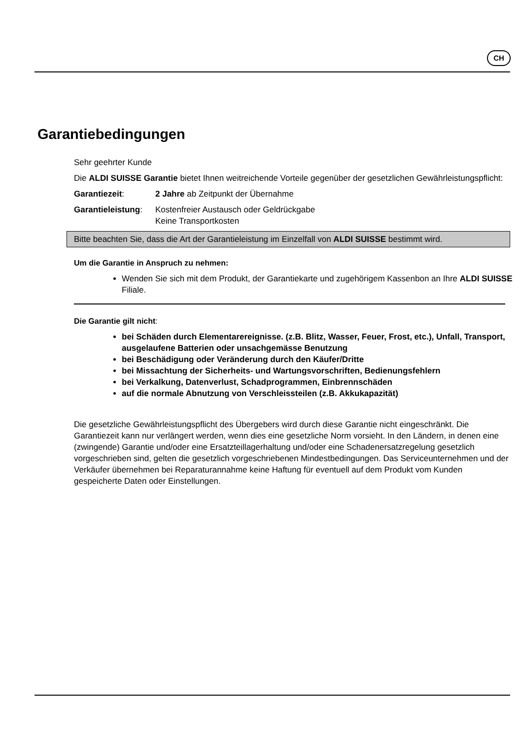CH
Garantiebedingungen
Sehr geehrter Kunde
Die ALDI SUISSE Garantie bietet Ihnen weitreichende Vorteile gegenüber der gesetzlichen Gewährleistungspflicht:
Garantiezeit: 2 Jahre ab Zeitpunkt der Übernahme
Garantieleistung:
Kostenfreier Austausch oder Geldrückgabe
Keine Transportkosten
Bitte beachten Sie, dass die Art der Garantieleistung im Einzelfall von ALDI SUISSE bestimmt wird.
Um die Garantie in Anspruch zu nehmen:
Wenden Sie sich mit dem Produkt, der Garantiekarte und zugehörigem Kassenbon an Ihre ALDI SUISSE Filiale.
Die Garantie gilt nicht:
bei Schäden durch Elementarereignisse. (z.B. Blitz, Wasser, Feuer, Frost, etc.), Unfall, Transport, ausgelaufene Batterien oder unsachgemässe Benutzung
bei Beschädigung oder Veränderung durch den Käufer/Dritte
bei Missachtung der Sicherheits- und Wartungsvorschriften, Bedienungsfehlern
bei Verkalkung, Datenverlust, Schadprogrammen, Einbrennschäden
auf die normale Abnutzung von Verschleissteilen (z.B. Akkukapazität)
Die gesetzliche Gewährleistungspflicht des Übergebers wird durch diese Garantie nicht eingeschränkt. Die Garantiezeit kann nur verlängert werden, wenn dies eine gesetzliche Norm vorsieht. In den Ländern, in denen eine (zwingende) Garantie und/oder eine Ersatzteillagerhaltung und/oder eine Schadenersatzregelung gesetzlich vorgeschrieben sind, gelten die gesetzlich vorgeschriebenen Mindestbedingungen. Das Serviceunternehmen und der Verkäufer übernehmen bei Reparaturannahme keine Haftung für eventuell auf dem Produkt vom Kunden gespeicherte Daten oder Einstellungen.